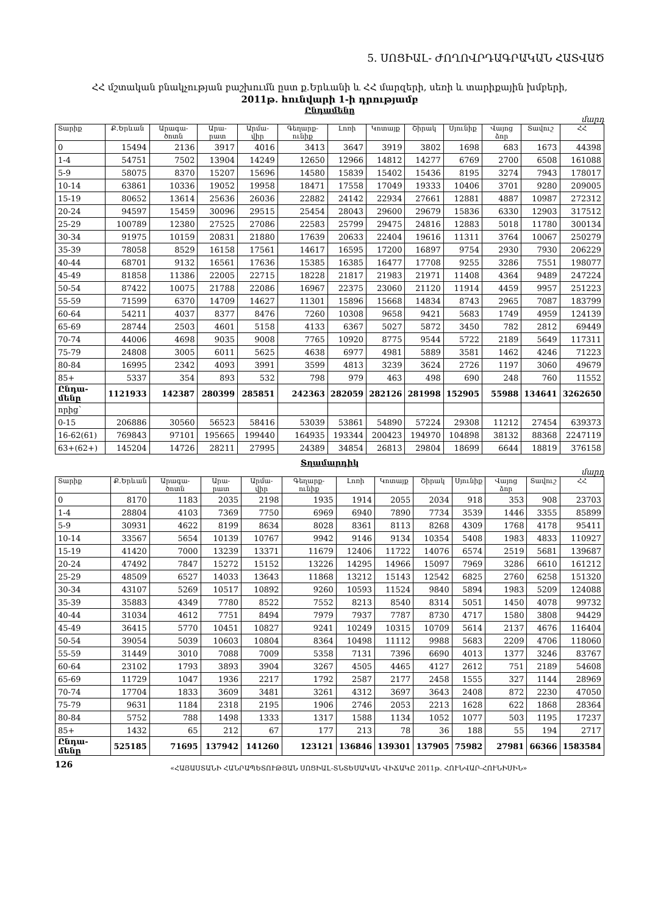5. ՍՈՑԻԱԼ- ԺՈՂՈՎՐԴԱԳՐԱԿԱՆ ՀԱՏՎԱԾ
ՀՀ մշտական բնակչության բաշխումն ըստ ք.Երևանի և ՀՀ մարզերի, սեռի և տարիքային խմբերի,
2011թ. հունվարի 1-ի դրությամբ
Ընդամենը
մարդ
| Տարիք | Ք.Երևան | Արագա-ծոտն | Արա-րատ | Արմա-վիր | Գեղարք-ունիք | Լոռի | Կոտայք | Շիրակ | Սյունիք | Վայոց ձոր | Տավուշ | ՀՀ |
| --- | --- | --- | --- | --- | --- | --- | --- | --- | --- | --- | --- | --- |
| 0 | 15494 | 2136 | 3917 | 4016 | 3413 | 3647 | 3919 | 3802 | 1698 | 683 | 1673 | 44398 |
| 1-4 | 54751 | 7502 | 13904 | 14249 | 12650 | 12966 | 14812 | 14277 | 6769 | 2700 | 6508 | 161088 |
| 5-9 | 58075 | 8370 | 15207 | 15696 | 14580 | 15839 | 15402 | 15436 | 8195 | 3274 | 7943 | 178017 |
| 10-14 | 63861 | 10336 | 19052 | 19958 | 18471 | 17558 | 17049 | 19333 | 10406 | 3701 | 9280 | 209005 |
| 15-19 | 80652 | 13614 | 25636 | 26036 | 22882 | 24142 | 22934 | 27661 | 12881 | 4887 | 10987 | 272312 |
| 20-24 | 94597 | 15459 | 30096 | 29515 | 25454 | 28043 | 29600 | 29679 | 15836 | 6330 | 12903 | 317512 |
| 25-29 | 100789 | 12380 | 27525 | 27086 | 22583 | 25799 | 29475 | 24816 | 12883 | 5018 | 11780 | 300134 |
| 30-34 | 91975 | 10159 | 20831 | 21880 | 17639 | 20633 | 22404 | 19616 | 11311 | 3764 | 10067 | 250279 |
| 35-39 | 78058 | 8529 | 16158 | 17561 | 14617 | 16595 | 17200 | 16897 | 9754 | 2930 | 7930 | 206229 |
| 40-44 | 68701 | 9132 | 16561 | 17636 | 15385 | 16385 | 16477 | 17708 | 9255 | 3286 | 7551 | 198077 |
| 45-49 | 81858 | 11386 | 22005 | 22715 | 18228 | 21817 | 21983 | 21971 | 11408 | 4364 | 9489 | 247224 |
| 50-54 | 87422 | 10075 | 21788 | 22086 | 16967 | 22375 | 23060 | 21120 | 11914 | 4459 | 9957 | 251223 |
| 55-59 | 71599 | 6370 | 14709 | 14627 | 11301 | 15896 | 15668 | 14834 | 8743 | 2965 | 7087 | 183799 |
| 60-64 | 54211 | 4037 | 8377 | 8476 | 7260 | 10308 | 9658 | 9421 | 5683 | 1749 | 4959 | 124139 |
| 65-69 | 28744 | 2503 | 4601 | 5158 | 4133 | 6367 | 5027 | 5872 | 3450 | 782 | 2812 | 69449 |
| 70-74 | 44006 | 4698 | 9035 | 9008 | 7765 | 10920 | 8775 | 9544 | 5722 | 2189 | 5649 | 117311 |
| 75-79 | 24808 | 3005 | 6011 | 5625 | 4638 | 6977 | 4981 | 5889 | 3581 | 1462 | 4246 | 71223 |
| 80-84 | 16995 | 2342 | 4093 | 3991 | 3599 | 4813 | 3239 | 3624 | 2726 | 1197 | 3060 | 49679 |
| 85+ | 5337 | 354 | 893 | 532 | 798 | 979 | 463 | 498 | 690 | 248 | 760 | 11552 |
| Ընդա-մենը | 1121933 | 142387 | 280399 | 285851 | 242363 | 282059 | 282126 | 281998 | 152905 | 55988 | 134641 | 3262650 |
| որից՝ | | | | | | | | | | | | |
| 0-15 | 206886 | 30560 | 56523 | 58416 | 53039 | 53861 | 54890 | 57224 | 29308 | 11212 | 27454 | 639373 |
| 16-62(61) | 769843 | 97101 | 195665 | 199440 | 164935 | 193344 | 200423 | 194970 | 104898 | 38132 | 88368 | 2247119 |
| 63+(62+) | 145204 | 14726 | 28211 | 27995 | 24389 | 34854 | 26813 | 29804 | 18699 | 6644 | 18819 | 376158 |
Տղամարդիկ
մարդ
| Տարիք | Ք.Երևան | Արագա-ծոտն | Արա-րատ | Արմա-վիր | Գեղարք-ունիք | Լոռի | Կոտայք | Շիրակ | Սյունիք | Վայոց ձոր | Տավուշ | ՀՀ |
| --- | --- | --- | --- | --- | --- | --- | --- | --- | --- | --- | --- | --- |
| 0 | 8170 | 1183 | 2035 | 2198 | 1935 | 1914 | 2055 | 2034 | 918 | 353 | 908 | 23703 |
| 1-4 | 28804 | 4103 | 7369 | 7750 | 6969 | 6940 | 7890 | 7734 | 3539 | 1446 | 3355 | 85899 |
| 5-9 | 30931 | 4622 | 8199 | 8634 | 8028 | 8361 | 8113 | 8268 | 4309 | 1768 | 4178 | 95411 |
| 10-14 | 33567 | 5654 | 10139 | 10767 | 9942 | 9146 | 9134 | 10354 | 5408 | 1983 | 4833 | 110927 |
| 15-19 | 41420 | 7000 | 13239 | 13371 | 11679 | 12406 | 11722 | 14076 | 6574 | 2519 | 5681 | 139687 |
| 20-24 | 47492 | 7847 | 15272 | 15152 | 13226 | 14295 | 14966 | 15097 | 7969 | 3286 | 6610 | 161212 |
| 25-29 | 48509 | 6527 | 14033 | 13643 | 11868 | 13212 | 15143 | 12542 | 6825 | 2760 | 6258 | 151320 |
| 30-34 | 43107 | 5269 | 10517 | 10892 | 9260 | 10593 | 11524 | 9840 | 5894 | 1983 | 5209 | 124088 |
| 35-39 | 35883 | 4349 | 7780 | 8522 | 7552 | 8213 | 8540 | 8314 | 5051 | 1450 | 4078 | 99732 |
| 40-44 | 31034 | 4612 | 7751 | 8494 | 7979 | 7937 | 7787 | 8730 | 4717 | 1580 | 3808 | 94429 |
| 45-49 | 36415 | 5770 | 10451 | 10827 | 9241 | 10249 | 10315 | 10709 | 5614 | 2137 | 4676 | 116404 |
| 50-54 | 39054 | 5039 | 10603 | 10804 | 8364 | 10498 | 11112 | 9988 | 5683 | 2209 | 4706 | 118060 |
| 55-59 | 31449 | 3010 | 7088 | 7009 | 5358 | 7131 | 7396 | 6690 | 4013 | 1377 | 3246 | 83767 |
| 60-64 | 23102 | 1793 | 3893 | 3904 | 3267 | 4505 | 4465 | 4127 | 2612 | 751 | 2189 | 54608 |
| 65-69 | 11729 | 1047 | 1936 | 2217 | 1792 | 2587 | 2177 | 2458 | 1555 | 327 | 1144 | 28969 |
| 70-74 | 17704 | 1833 | 3609 | 3481 | 3261 | 4312 | 3697 | 3643 | 2408 | 872 | 2230 | 47050 |
| 75-79 | 9631 | 1184 | 2318 | 2195 | 1906 | 2746 | 2053 | 2213 | 1628 | 622 | 1868 | 28364 |
| 80-84 | 5752 | 788 | 1498 | 1333 | 1317 | 1588 | 1134 | 1052 | 1077 | 503 | 1195 | 17237 |
| 85+ | 1432 | 65 | 212 | 67 | 177 | 213 | 78 | 36 | 188 | 55 | 194 | 2717 |
| Ընդա-մենը | 525185 | 71695 | 137942 | 141260 | 123121 | 136846 | 139301 | 137905 | 75982 | 27981 | 66366 | 1583584 |
126 «ՀԱՅԱՍՏԱՆԻ ՀԱՆՐԱՊԵՏՈՒԹՅԱՆ ՍՈՑԻԱԼ-ՏՆՏԵՍԱԿԱՆ ՎԻՃԱԿԸ 2011թ. ՀՈՒՆՎԱՐ-ՀՈՒՆԻՍԻՆ»